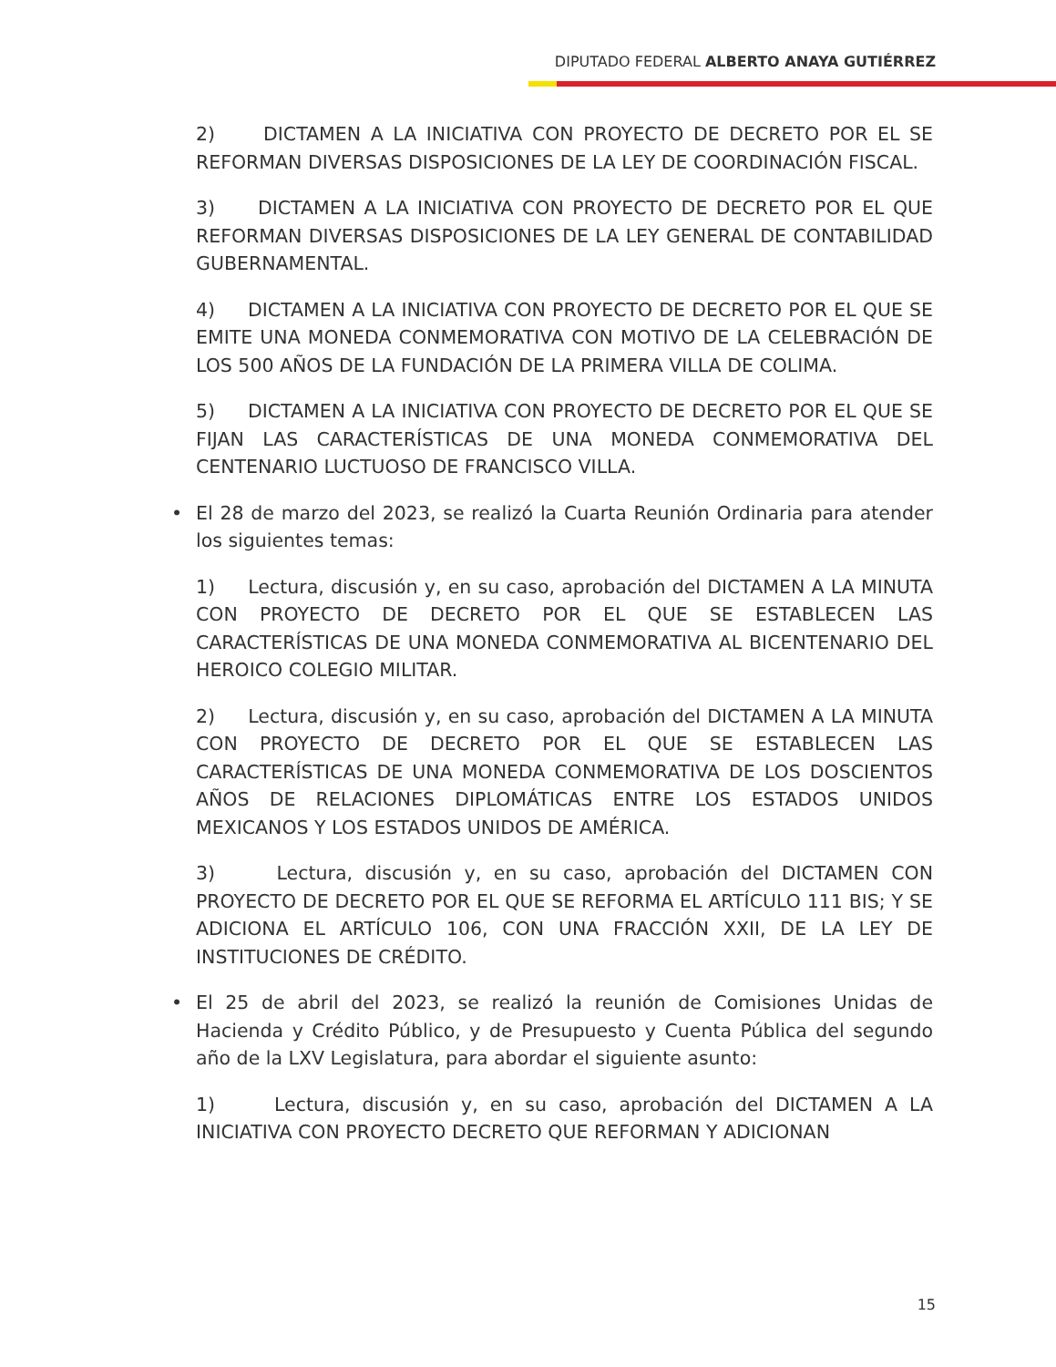DIPUTADO FEDERAL ALBERTO ANAYA GUTIÉRREZ
2) DICTAMEN A LA INICIATIVA CON PROYECTO DE DECRETO POR EL SE REFORMAN DIVERSAS DISPOSICIONES DE LA LEY DE COORDINACIÓN FISCAL.
3) DICTAMEN A LA INICIATIVA CON PROYECTO DE DECRETO POR EL QUE REFORMAN DIVERSAS DISPOSICIONES DE LA LEY GENERAL DE CONTABILIDAD GUBERNAMENTAL.
4) DICTAMEN A LA INICIATIVA CON PROYECTO DE DECRETO POR EL QUE SE EMITE UNA MONEDA CONMEMORATIVA CON MOTIVO DE LA CELEBRACIÓN DE LOS 500 AÑOS DE LA FUNDACIÓN DE LA PRIMERA VILLA DE COLIMA.
5) DICTAMEN A LA INICIATIVA CON PROYECTO DE DECRETO POR EL QUE SE FIJAN LAS CARACTERÍSTICAS DE UNA MONEDA CONMEMORATIVA DEL CENTENARIO LUCTUOSO DE FRANCISCO VILLA.
• El 28 de marzo del 2023, se realizó la Cuarta Reunión Ordinaria para atender los siguientes temas:
1) Lectura, discusión y, en su caso, aprobación del DICTAMEN A LA MINUTA CON PROYECTO DE DECRETO POR EL QUE SE ESTABLECEN LAS CARACTERÍSTICAS DE UNA MONEDA CONMEMORATIVA AL BICENTENARIO DEL HEROICO COLEGIO MILITAR.
2) Lectura, discusión y, en su caso, aprobación del DICTAMEN A LA MINUTA CON PROYECTO DE DECRETO POR EL QUE SE ESTABLECEN LAS CARACTERÍSTICAS DE UNA MONEDA CONMEMORATIVA DE LOS DOSCIENTOS AÑOS DE RELACIONES DIPLOMÁTICAS ENTRE LOS ESTADOS UNIDOS MEXICANOS Y LOS ESTADOS UNIDOS DE AMÉRICA.
3) Lectura, discusión y, en su caso, aprobación del DICTAMEN CON PROYECTO DE DECRETO POR EL QUE SE REFORMA EL ARTÍCULO 111 BIS; Y SE ADICIONA EL ARTÍCULO 106, CON UNA FRACCIÓN XXII, DE LA LEY DE INSTITUCIONES DE CRÉDITO.
• El 25 de abril del 2023, se realizó la reunión de Comisiones Unidas de Hacienda y Crédito Público, y de Presupuesto y Cuenta Pública del segundo año de la LXV Legislatura, para abordar el siguiente asunto:
1) Lectura, discusión y, en su caso, aprobación del DICTAMEN A LA INICIATIVA CON PROYECTO DECRETO QUE REFORMAN Y ADICIONAN
15